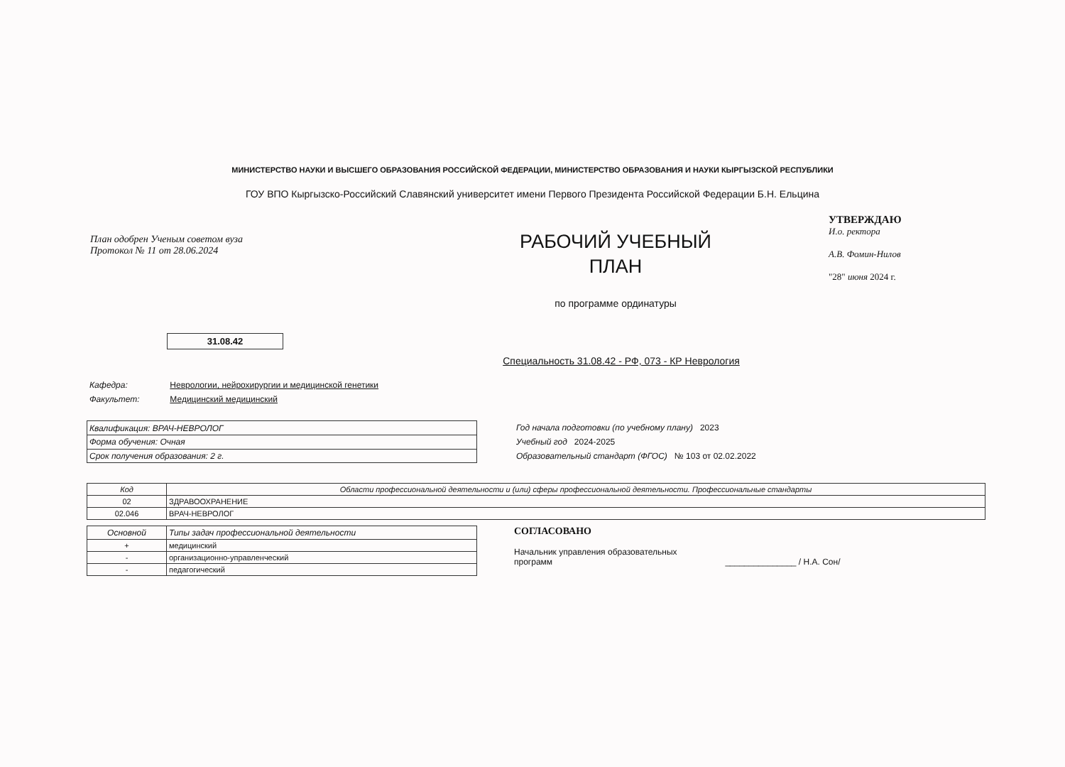МИНИСТЕРСТВО НАУКИ И ВЫСШЕГО ОБРАЗОВАНИЯ РОССИЙСКОЙ ФЕДЕРАЦИИ, МИНИСТЕРСТВО ОБРАЗОВАНИЯ И НАУКИ КЫРГЫЗСКОЙ РЕСПУБЛИКИ
ГОУ ВПО Кыргызско-Российский Славянский университет имени Первого Президента Российской Федерации Б.Н. Ельцина
План одобрен Ученым советом вуза
Протокол № 11 от 28.06.2024
РАБОЧИЙ УЧЕБНЫЙ
ПЛАН
по программе ординатуры
УТВЕРЖДАЮ
И.о. ректора
А.В. Фомин-Нилов
"28" июня 2024 г.
31.08.42
Специальность 31.08.42 - РФ, 073 - КР Неврология
Кафедра: Неврологии, нейрохирургии и медицинской генетики
Факультет: Медицинский медицинский
| Квалификация: ВРАЧ-НЕВРОЛОГ |
| Форма обучения: Очная |
| Срок получения образования: 2 г. |
Год начала подготовки (по учебному плану) 2023
Учебный год 2024-2025
Образовательный стандарт (ФГОС) № 103 от 02.02.2022
| Код | Области профессиональной деятельности и (или) сферы профессиональной деятельности. Профессиональные стандарты |
| --- | --- |
| 02 | ЗДРАВООХРАНЕНИЕ |
| 02.046 | ВРАЧ-НЕВРОЛОГ |
| Основной | Типы задач профессиональной деятельности |
| --- | --- |
| + | медицинский |
| - | организационно-управленческий |
| - | педагогический |
СОГЛАСОВАНО
Начальник управления образовательных
программ _______________ / Н.А. Сон/